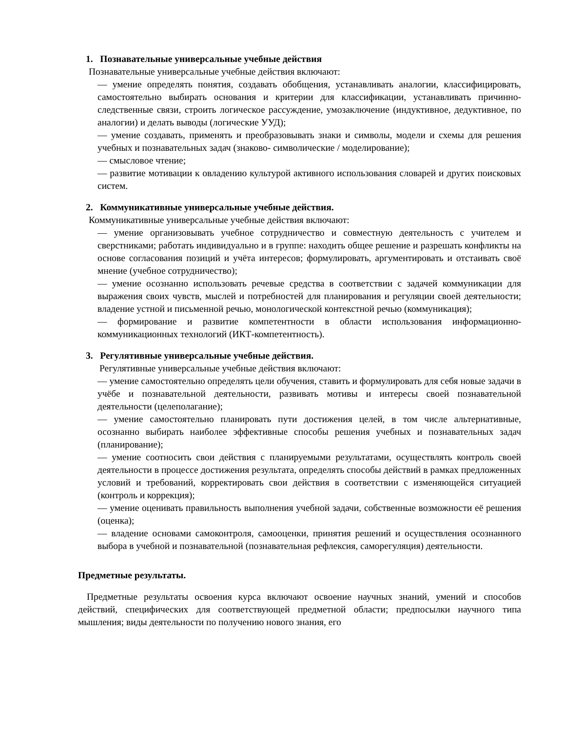1. Познавательные универсальные учебные действия
Познавательные универсальные учебные действия включают:
— умение определять понятия, создавать обобщения, устанавливать аналогии, классифицировать, самостоятельно выбирать основания и критерии для классификации, устанавливать причинно-следственные связи, строить логическое рассуждение, умозаключение (индуктивное, дедуктивное, по аналогии) и делать выводы (логические УУД);
— умение создавать, применять и преобразовывать знаки и символы, модели и схемы для решения учебных и познавательных задач (знаково- символические / моделирование);
— смысловое чтение;
— развитие мотивации к овладению культурой активного использования словарей и других поисковых систем.
2. Коммуникативные универсальные учебные действия.
Коммуникативные универсальные учебные действия включают:
— умение организовывать учебное сотрудничество и совместную деятельность с учителем и сверстниками; работать индивидуально и в группе: находить общее решение и разрешать конфликты на основе согласования позиций и учёта интересов; формулировать, аргументировать и отстаивать своё мнение (учебное сотрудничество);
— умение осознанно использовать речевые средства в соответствии с задачей коммуникации для выражения своих чувств, мыслей и потребностей для планирования и регуляции своей деятельности; владение устной и письменной речью, монологической контекстной речью (коммуникация);
— формирование и развитие компетентности в области использования информационно-коммуникационных технологий (ИКТ-компетентность).
3. Регулятивные универсальные учебные действия.
Регулятивные универсальные учебные действия включают:
— умение самостоятельно определять цели обучения, ставить и формулировать для себя новые задачи в учёбе и познавательной деятельности, развивать мотивы и интересы своей познавательной деятельности (целеполагание);
— умение самостоятельно планировать пути достижения целей, в том числе альтернативные, осознанно выбирать наиболее эффективные способы решения учебных и познавательных задач (планирование);
— умение соотносить свои действия с планируемыми результатами, осуществлять контроль своей деятельности в процессе достижения результата, определять способы действий в рамках предложенных условий и требований, корректировать свои действия в соответствии с изменяющейся ситуацией (контроль и коррекция);
— умение оценивать правильность выполнения учебной задачи, собственные возможности её решения (оценка);
— владение основами самоконтроля, самооценки, принятия решений и осуществления осознанного выбора в учебной и познавательной (познавательная рефлексия, саморегуляция) деятельности.
Предметные результаты.
Предметные результаты освоения курса включают освоение научных знаний, умений и способов действий, специфических для соответствующей предметной области; предпосылки научного типа мышления; виды деятельности по получению нового знания, его